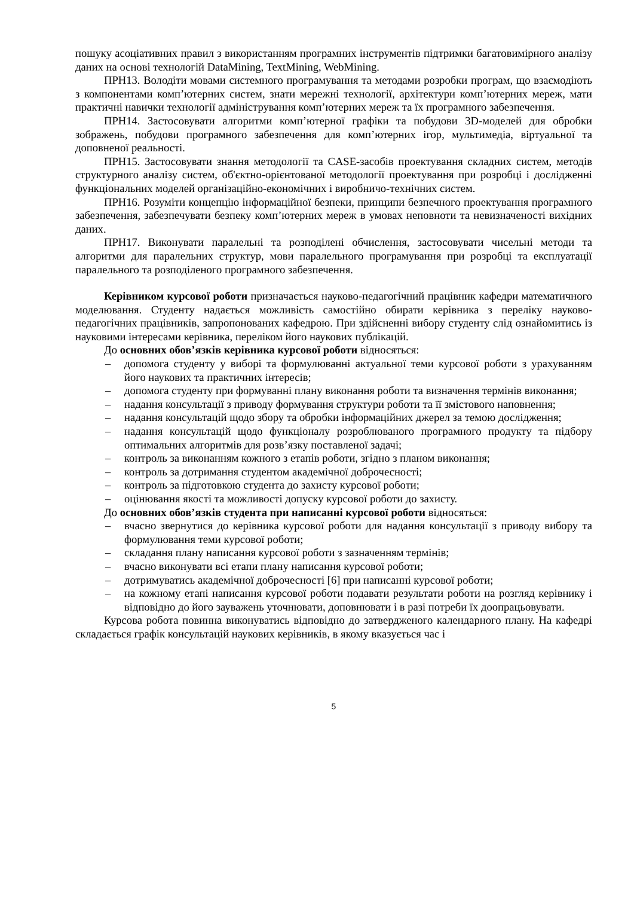пошуку асоціативних правил з використанням програмних інструментів підтримки багатовимірного аналізу даних на основі технологій DataMining, TextMining, WebMining.
ПРН13. Володіти мовами системного програмування та методами розробки програм, що взаємодіють з компонентами комп’ютерних систем, знати мережні технології, архітектури комп’ютерних мереж, мати практичні навички технології адміністрування комп’ютерних мереж та їх програмного забезпечення.
ПРН14. Застосовувати алгоритми комп’ютерної графіки та побудови 3D-моделей для обробки зображень, побудови програмного забезпечення для комп’ютерних ігор, мультимедіа, віртуальної та доповненої реальності.
ПРН15. Застосовувати знання методології та CASE-засобів проектування складних систем, методів структурного аналізу систем, об'єктно-орієнтованої методології проектування при розробці і дослідженні функціональних моделей організаційно-економічних і виробничо-технічних систем.
ПРН16. Розуміти концепцію інформаційної безпеки, принципи безпечного проектування програмного забезпечення, забезпечувати безпеку комп’ютерних мереж в умовах неповноти та невизначеності вихідних даних.
ПРН17. Виконувати паралельні та розподілені обчислення, застосовувати чисельні методи та алгоритми для паралельних структур, мови паралельного програмування при розробці та експлуатації паралельного та розподіленого програмного забезпечення.
Керівником курсової роботи призначається науково-педагогічний працівник кафедри математичного моделювання. Студенту надається можливість самостійно обирати керівника з переліку науково-педагогічних працівників, запропонованих кафедрою. При здійсненні вибору студенту слід ознайомитись із науковими інтересами керівника, переліком його наукових публікацій.
До основних обов’язків керівника курсової роботи відносяться:
– допомога студенту у виборі та формулюванні актуальної теми курсової роботи з урахуванням його наукових та практичних інтересів;
– допомога студенту при формуванні плану виконання роботи та визначення термінів виконання;
– надання консультації з приводу формування структури роботи та її змістового наповнення;
– надання консультацій щодо збору та обробки інформаційних джерел за темою дослідження;
– надання консультацій щодо функціоналу розроблюваного програмного продукту та підбору оптимальних алгоритмів для розв’язку поставленої задачі;
– контроль за виконанням кожного з етапів роботи, згідно з планом виконання;
– контроль за дотримання студентом академічної доброчесності;
– контроль за підготовкою студента до захисту курсової роботи;
– оцінювання якості та можливості допуску курсової роботи до захисту.
До основних обов’язків студента при написанні курсової роботи відносяться:
– вчасно звернутися до керівника курсової роботи для надання консультації з приводу вибору та формулювання теми курсової роботи;
– складання плану написання курсової роботи з зазначенням термінів;
– вчасно виконувати всі етапи плану написання курсової роботи;
– дотримуватись академічної доброчесності [6] при написанні курсової роботи;
– на кожному етапі написання курсової роботи подавати результати роботи на розгляд керівнику і відповідно до його зауважень уточнювати, доповнювати і в разі потреби їх доопрацьовувати.
Курсова робота повинна виконуватись відповідно до затвердженого календарного плану. На кафедрі складається графік консультацій наукових керівників, в якому вказується час і
5